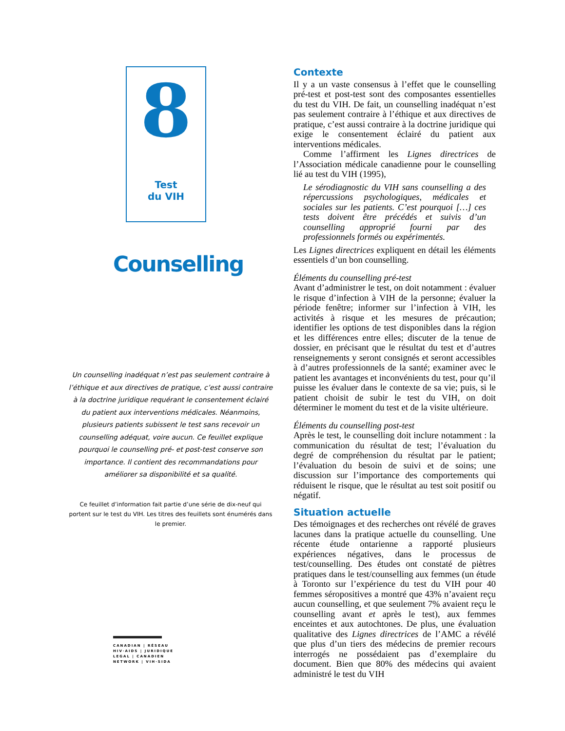8
Test
du VIH
Counselling
Un counselling inadéquat n’est pas seulement contraire à l’éthique et aux directives de pratique, c’est aussi contraire à la doctrine juridique requérant le consentement éclairé du patient aux interventions médicales. Néanmoins, plusieurs patients subissent le test sans recevoir un counselling adéquat, voire aucun. Ce feuillet explique pourquoi le counselling pré- et post-test conserve son importance. Il contient des recommandations pour améliorer sa disponibilité et sa qualité.
Ce feuillet d’information fait partie d’une série de dix-neuf qui portent sur le test du VIH. Les titres des feuillets sont énumérés dans le premier.
CANADIAN | RÉSEAU
HIV·AIDS | JURIDIQUE
LEGAL | CANADIEN
NETWORK | VIH·SIDA
Contexte
Il y a un vaste consensus à l’effet que le counselling pré-test et post-test sont des composantes essentielles du test du VIH. De fait, un counselling inadéquat n’est pas seulement contraire à l’éthique et aux directives de pratique, c’est aussi contraire à la doctrine juridique qui exige le consentement éclairé du patient aux interventions médicales.
Comme l’affirment les Lignes directrices de l’Association médicale canadienne pour le counselling lié au test du VIH (1995),
Le sérodiagnostic du VIH sans counselling a des répercussions psychologiques, médicales et sociales sur les patients. C’est pourquoi […] ces tests doivent être précédés et suivis d’un counselling approprié fourni par des professionnels formés ou expérimentés.
Les Lignes directrices expliquent en détail les éléments essentiels d’un bon counselling.
Éléments du counselling pré-test
Avant d’administrer le test, on doit notamment : évaluer le risque d’infection à VIH de la personne; évaluer la période fenêtre; informer sur l’infection à VIH, les activités à risque et les mesures de précaution; identifier les options de test disponibles dans la région et les différences entre elles; discuter de la tenue de dossier, en précisant que le résultat du test et d’autres renseignements y seront consignés et seront accessibles à d’autres professionnels de la santé; examiner avec le patient les avantages et inconvénients du test, pour qu’il puisse les évaluer dans le contexte de sa vie; puis, si le patient choisit de subir le test du VIH, on doit déterminer le moment du test et de la visite ultérieure.
Éléments du counselling post-test
Après le test, le counselling doit inclure notamment : la communication du résultat de test; l’évaluation du degré de compréhension du résultat par le patient; l’évaluation du besoin de suivi et de soins; une discussion sur l’importance des comportements qui réduisent le risque, que le résultat au test soit positif ou négatif.
Situation actuelle
Des témoignages et des recherches ont révélé de graves lacunes dans la pratique actuelle du counselling. Une récente étude ontarienne a rapporté plusieurs expériences négatives, dans le processus de test/counselling. Des études ont constaté de piètres pratiques dans le test/counselling aux femmes (un étude à Toronto sur l’expérience du test du VIH pour 40 femmes séropositives a montré que 43% n’avaient reçu aucun counselling, et que seulement 7% avaient reçu le counselling avant et après le test), aux femmes enceintes et aux autochtones. De plus, une évaluation qualitative des Lignes directrices de l’AMC a révélé que plus d’un tiers des médecins de premier recours interrogés ne possédaient pas d’exemplaire du document. Bien que 80% des médecins qui avaient administré le test du VIH